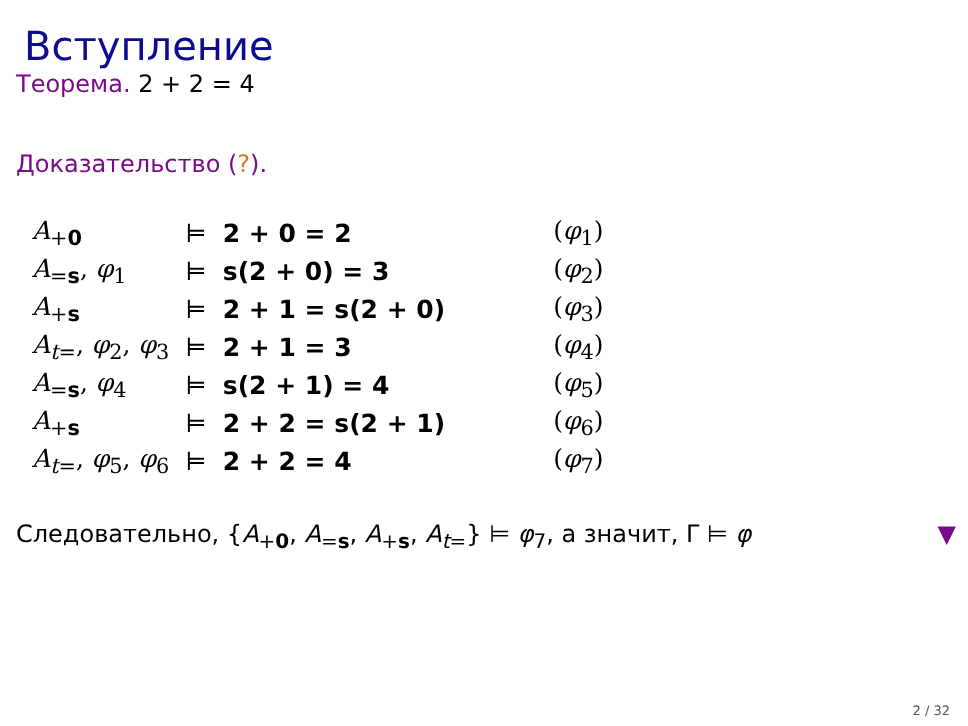Вступление
Теорема. 2 + 2 = 4
Доказательство (?).
| A<sub>+0</sub> | ⊨ | 2 + 0 = 2 | ( φ<sub>1</sub>) |
| A<sub>=s</sub>, φ<sub>1</sub> | ⊨ | s(2 + 0) = 3 | ( φ<sub>2</sub>) |
| A<sub>+s</sub> | ⊨ | 2 + 1 = s(2 + 0) | ( φ<sub>3</sub>) |
| A<sub>t=</sub>, φ<sub>2</sub>, φ<sub>3</sub> | ⊨ | 2 + 1 = 3 | ( φ<sub>4</sub>) |
| A<sub>=s</sub>, φ<sub>4</sub> | ⊨ | s(2 + 1) = 4 | ( φ<sub>5</sub>) |
| A<sub>+s</sub> | ⊨ | 2 + 2 = s(2 + 1) | ( φ<sub>6</sub>) |
| A<sub>t=</sub>, φ<sub>5</sub>, φ<sub>6</sub> | ⊨ | 2 + 2 = 4 | ( φ<sub>7</sub>) |
Следовательно, {A<sub>+0</sub>, A<sub>=s</sub>, A<sub>+s</sub>, A<sub>t=</sub>} ⊨ φ<sub>7</sub>, а значит, Γ ⊨ φ ▼
2 / 32